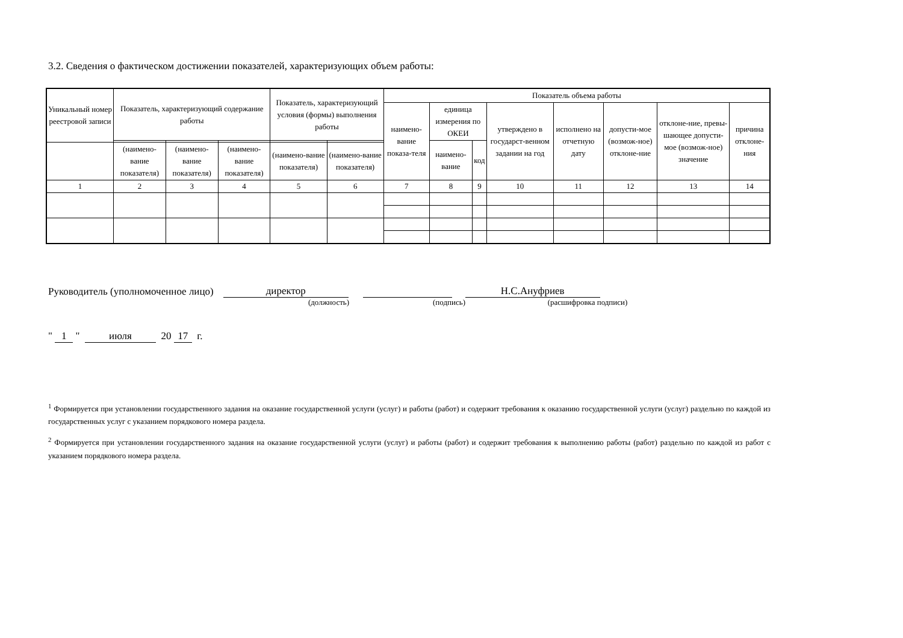3.2. Сведения о фактическом достижении показателей, характеризующих объем работы:
| Уникальный номер реестровой записи | Показатель, характеризующий содержание работы | | | Показатель, характеризующий условия (формы) выполнения работы | | Показатель объема работы | | | | | | | |
| --- | --- | --- | --- | --- | --- | --- | --- | --- | --- | --- | --- | --- | --- |
| | | | | | | наимено-вание показа-теля | единица измерения по ОКЕИ | | утверждено в государст-венном задании на год | исполнено на отчетную дату | допусти-мое (возмож-ное) отклоне-ние | отклоне-ние, превы-шающее допусти-мое (возмож-ное) значение | причина отклоне-ния |
| | | | | | | | наимено-вание | код | | | | | |
| | (наимено-вание показателя) | (наимено-вание показателя) | (наимено-вание показателя) | (наимено-вание показателя) | (наимено-вание показателя) | | | | | | | | |
| 1 | 2 | 3 | 4 | 5 | 6 | 7 | 8 | 9 | 10 | 11 | 12 | 13 | 14 |
Руководитель (уполномоченное лицо) директор Н.С.Ануфриев
(должность) (подпись) (расшифровка подписи)
" 1 " июля 20 17 г.
<sup>1</sup> Формируется при установлении государственного задания на оказание государственной услуги (услуг) и работы (работ) и содержит требования к оказанию государственной услуги (услуг) раздельно по каждой из государственных услуг с указанием порядкового номера раздела.
<sup>2</sup> Формируется при установлении государственного задания на оказание государственной услуги (услуг) и работы (работ) и содержит требования к выполнению работы (работ) раздельно по каждой из работ с указанием порядкового номера раздела.